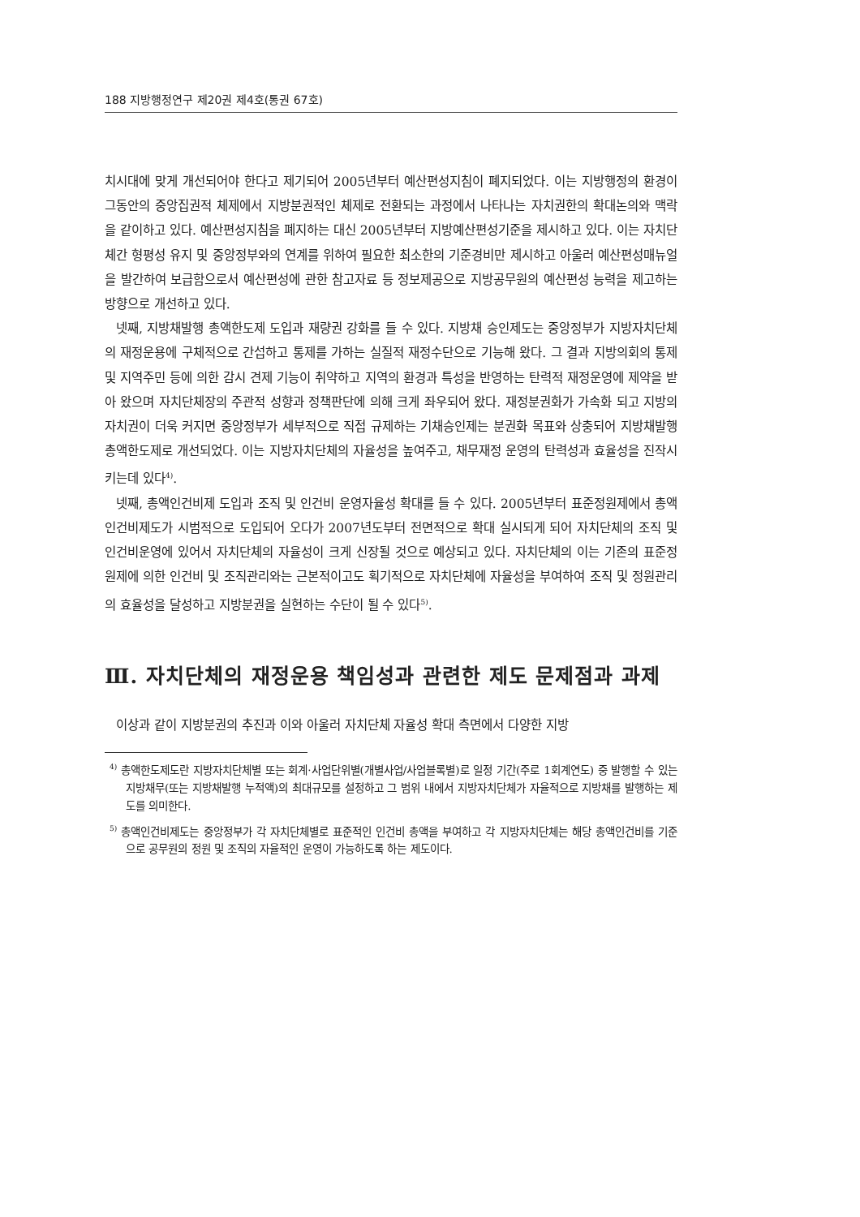188 지방행정연구 제20권 제4호(통권 67호)
치시대에 맞게 개선되어야 한다고 제기되어 2005년부터 예산편성지침이 폐지되었다. 이는 지방행정의 환경이 그동안의 중앙집권적 체제에서 지방분권적인 체제로 전환되는 과정에서 나타나는 자치권한의 확대논의와 맥락을 같이하고 있다. 예산편성지침을 폐지하는 대신 2005년부터 지방예산편성기준을 제시하고 있다. 이는 자치단체간 형평성 유지 및 중앙정부와의 연계를 위하여 필요한 최소한의 기준경비만 제시하고 아울러 예산편성매뉴얼을 발간하여 보급함으로서 예산편성에 관한 참고자료 등 정보제공으로 지방공무원의 예산편성 능력을 제고하는 방향으로 개선하고 있다.
넷째, 지방채발행 총액한도제 도입과 재량권 강화를 들 수 있다. 지방채 승인제도는 중앙정부가 지방자치단체의 재정운용에 구체적으로 간섭하고 통제를 가하는 실질적 재정수단으로 기능해 왔다. 그 결과 지방의회의 통제 및 지역주민 등에 의한 감시 견제 기능이 취약하고 지역의 환경과 특성을 반영하는 탄력적 재정운영에 제약을 받아 왔으며 자치단체장의 주관적 성향과 정책판단에 의해 크게 좌우되어 왔다. 재정분권화가 가속화 되고 지방의 자치권이 더욱 커지면 중앙정부가 세부적으로 직접 규제하는 기채승인제는 분권화 목표와 상충되어 지방채발행 총액한도제로 개선되었다. 이는 지방자치단체의 자율성을 높여주고, 채무재정 운영의 탄력성과 효율성을 진작시키는데 있다<sup>4)</sup>.
넷째, 총액인건비제 도입과 조직 및 인건비 운영자율성 확대를 들 수 있다. 2005년부터 표준정원제에서 총액인건비제도가 시범적으로 도입되어 오다가 2007년도부터 전면적으로 확대 실시되게 되어 자치단체의 조직 및 인건비운영에 있어서 자치단체의 자율성이 크게 신장될 것으로 예상되고 있다. 자치단체의 이는 기존의 표준정원제에 의한 인건비 및 조직관리와는 근본적이고도 획기적으로 자치단체에 자율성을 부여하여 조직 및 정원관리의 효율성을 달성하고 지방분권을 실현하는 수단이 될 수 있다<sup>5)</sup>.
Ⅲ. 자치단체의 재정운용 책임성과 관련한 제도 문제점과 과제
이상과 같이 지방분권의 추진과 이와 아울러 자치단체 자율성 확대 측면에서 다양한 지방
<sup>4)</sup> 총액한도제도란 지방자치단체별 또는 회계·사업단위별(개별사업/사업블록별)로 일정 기간(주로 1회계연도) 중 발행할 수 있는 지방채무(또는 지방채발행 누적액)의 최대규모를 설정하고 그 범위 내에서 지방자치단체가 자율적으로 지방채를 발행하는 제도를 의미한다.
<sup>5)</sup> 총액인건비제도는 중앙정부가 각 자치단체별로 표준적인 인건비 총액을 부여하고 각 지방자치단체는 해당 총액인건비를 기준으로 공무원의 정원 및 조직의 자율적인 운영이 가능하도록 하는 제도이다.